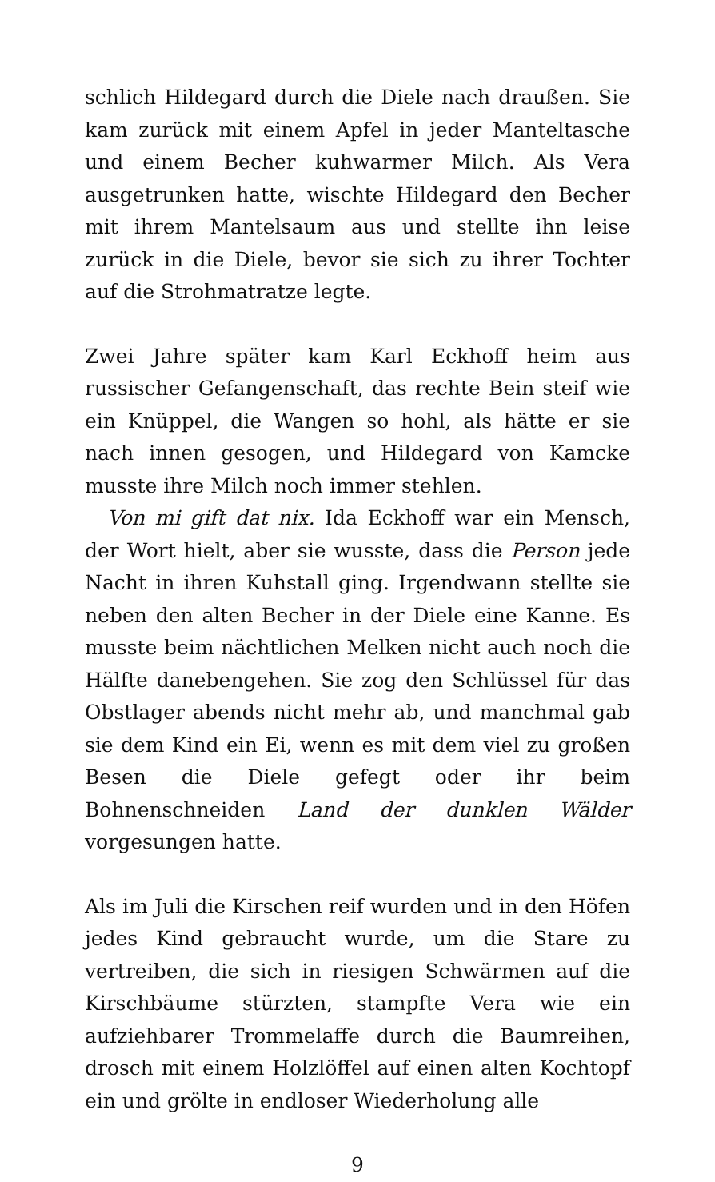schlich Hildegard durch die Diele nach draußen. Sie kam zurück mit einem Apfel in jeder Manteltasche und einem Becher kuhwarmer Milch. Als Vera ausgetrunken hatte, wischte Hildegard den Becher mit ihrem Mantelsaum aus und stellte ihn leise zurück in die Diele, bevor sie sich zu ihrer Tochter auf die Strohmatratze legte.
Zwei Jahre später kam Karl Eckhoff heim aus russischer Gefangenschaft, das rechte Bein steif wie ein Knüppel, die Wangen so hohl, als hätte er sie nach innen gesogen, und Hildegard von Kamcke musste ihre Milch noch immer stehlen.
Von mi gift dat nix. Ida Eckhoff war ein Mensch, der Wort hielt, aber sie wusste, dass die Person jede Nacht in ihren Kuhstall ging. Irgendwann stellte sie neben den alten Becher in der Diele eine Kanne. Es musste beim nächtlichen Melken nicht auch noch die Hälfte danebengehen. Sie zog den Schlüssel für das Obstlager abends nicht mehr ab, und manchmal gab sie dem Kind ein Ei, wenn es mit dem viel zu großen Besen die Diele gefegt oder ihr beim Bohnenschneiden Land der dunklen Wälder vorgesungen hatte.
Als im Juli die Kirschen reif wurden und in den Höfen jedes Kind gebraucht wurde, um die Stare zu vertreiben, die sich in riesigen Schwärmen auf die Kirschbäume stürzten, stampfte Vera wie ein aufziehbarer Trommelaffe durch die Baumreihen, drosch mit einem Holzlöffel auf einen alten Kochtopf ein und grölte in endloser Wiederholung alle
9